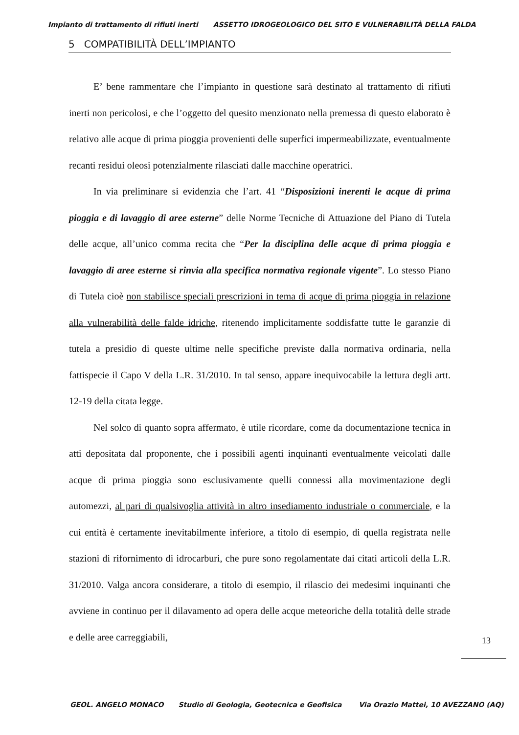Impianto di trattamento di rifiuti inerti ASSETTO IDROGEOLOGICO DEL SITO E VULNERABILITÀ DELLA FALDA
5 COMPATIBILITÀ DELL’IMPIANTO
E’ bene rammentare che l’impianto in questione sarà destinato al trattamento di rifiuti inerti non pericolosi, e che l’oggetto del quesito menzionato nella premessa di questo elaborato è relativo alle acque di prima pioggia provenienti delle superfici impermeabilizzate, eventualmente recanti residui oleosi potenzialmente rilasciati dalle macchine operatrici.
In via preliminare si evidenzia che l’art. 41 “Disposizioni inerenti le acque di prima pioggia e di lavaggio di aree esterne” delle Norme Tecniche di Attuazione del Piano di Tutela delle acque, all’unico comma recita che “Per la disciplina delle acque di prima pioggia e lavaggio di aree esterne si rinvia alla specifica normativa regionale vigente”. Lo stesso Piano di Tutela cioè non stabilisce speciali prescrizioni in tema di acque di prima pioggia in relazione alla vulnerabilità delle falde idriche, ritenendo implicitamente soddisfatte tutte le garanzie di tutela a presidio di queste ultime nelle specifiche previste dalla normativa ordinaria, nella fattispecie il Capo V della L.R. 31/2010. In tal senso, appare inequivocabile la lettura degli artt. 12-19 della citata legge.
Nel solco di quanto sopra affermato, è utile ricordare, come da documentazione tecnica in atti depositata dal proponente, che i possibili agenti inquinanti eventualmente veicolati dalle acque di prima pioggia sono esclusivamente quelli connessi alla movimentazione degli automezzi, al pari di qualsivoglia attività in altro insediamento industriale o commerciale, e la cui entità è certamente inevitabilmente inferiore, a titolo di esempio, di quella registrata nelle stazioni di rifornimento di idrocarburi, che pure sono regolamentate dai citati articoli della L.R. 31/2010. Valga ancora considerare, a titolo di esempio, il rilascio dei medesimi inquinanti che avviene in continuo per il dilavamento ad opera delle acque meteoriche della totalità delle strade e delle aree carreggiabili,
13
GEOL. ANGELO MONACO Studio di Geologia, Geotecnica e Geofisica Via Orazio Mattei, 10 AVEZZANO (AQ)